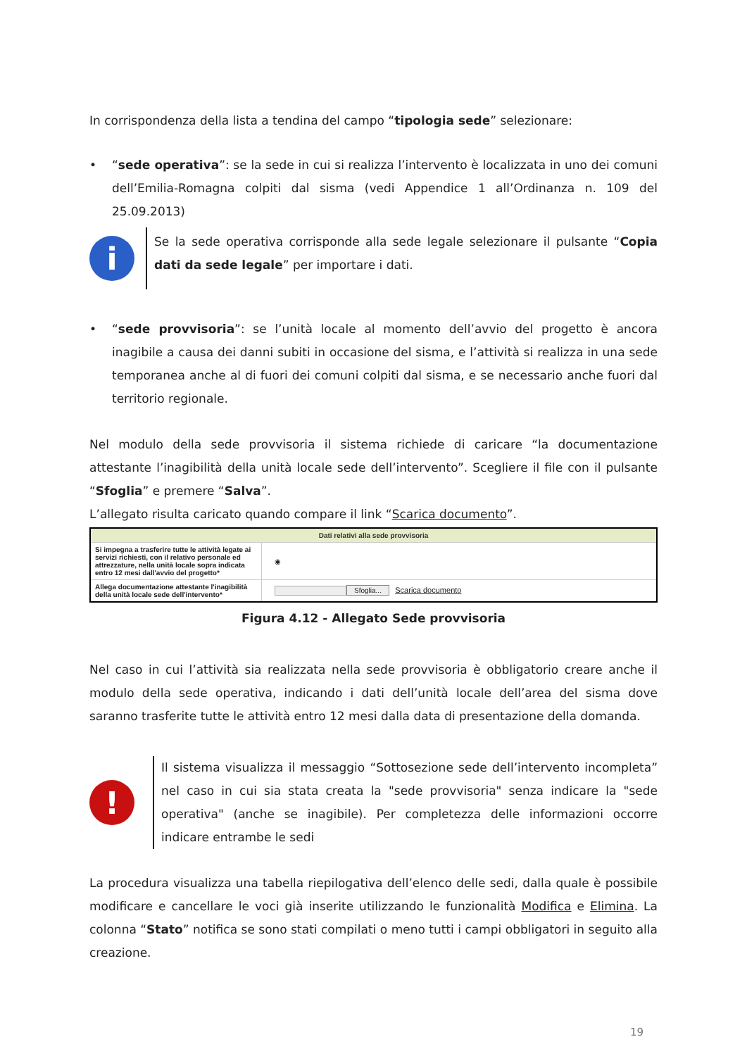In corrispondenza della lista a tendina del campo “tipologia sede” selezionare:
• “sede operativa”: se la sede in cui si realizza l’intervento è localizzata in uno dei comuni dell’Emilia-Romagna colpiti dal sisma (vedi Appendice 1 all’Ordinanza n. 109 del 25.09.2013)
i
Se la sede operativa corrisponde alla sede legale selezionare il pulsante “Copia dati da sede legale” per importare i dati.
• “sede provvisoria”: se l’unità locale al momento dell’avvio del progetto è ancora inagibile a causa dei danni subiti in occasione del sisma, e l’attività si realizza in una sede temporanea anche al di fuori dei comuni colpiti dal sisma, e se necessario anche fuori dal territorio regionale.
Nel modulo della sede provvisoria il sistema richiede di caricare “la documentazione attestante l’inagibilità della unità locale sede dell’intervento”. Scegliere il file con il pulsante “Sfoglia” e premere “Salva”.
L’allegato risulta caricato quando compare il link “Scarica documento”.
| Dati relativi alla sede provvisoria | |
| --- | --- |
| Si impegna a trasferire tutte le attività legate ai servizi richiesti, con il relativo personale ed attrezzature, nella unità locale sopra indicata entro 12 mesi dall'avvio del progetto* | ◉ |
| Allega documentazione attestante l'inagibilità della unità locale sede dell'intervento* | Sfoglia... Scarica documento |
Figura 4.12 - Allegato Sede provvisoria
Nel caso in cui l’attività sia realizzata nella sede provvisoria è obbligatorio creare anche il modulo della sede operativa, indicando i dati dell’unità locale dell’area del sisma dove saranno trasferite tutte le attività entro 12 mesi dalla data di presentazione della domanda.
!
Il sistema visualizza il messaggio “Sottosezione sede dell’intervento incompleta” nel caso in cui sia stata creata la "sede provvisoria" senza indicare la "sede operativa" (anche se inagibile). Per completezza delle informazioni occorre indicare entrambe le sedi
La procedura visualizza una tabella riepilogativa dell’elenco delle sedi, dalla quale è possibile modificare e cancellare le voci già inserite utilizzando le funzionalità Modifica e Elimina. La colonna “Stato” notifica se sono stati compilati o meno tutti i campi obbligatori in seguito alla creazione.
19